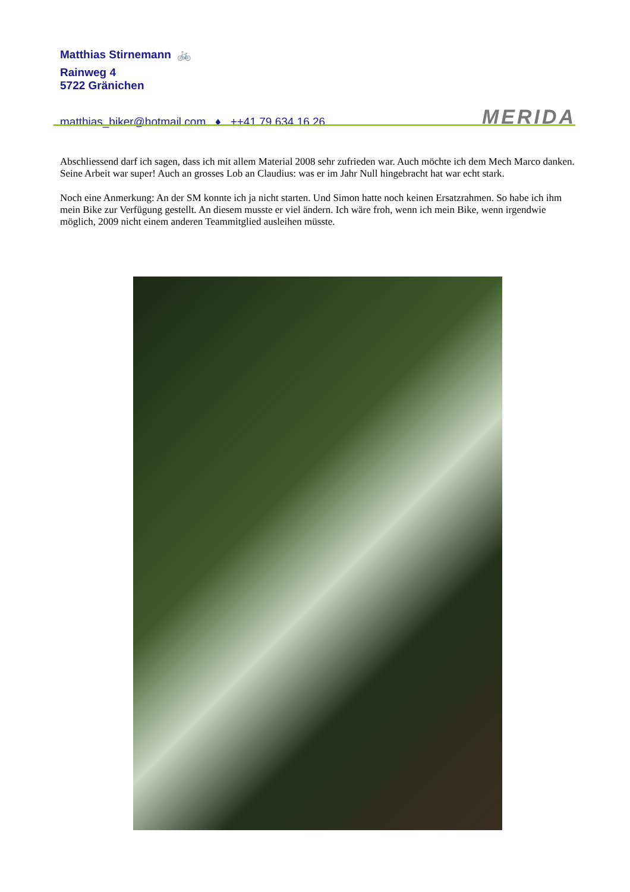Matthias Stirnemann 🚲
Rainweg 4
5722 Gränichen
matthias_biker@hotmail.com ♦ ++41 79 634 16 26
MERIDA
Abschliessend darf ich sagen, dass ich mit allem Material 2008 sehr zufrieden war. Auch möchte ich dem Mech Marco danken. Seine Arbeit war super! Auch an grosses Lob an Claudius: was er im Jahr Null hingebracht hat war echt stark.
Noch eine Anmerkung: An der SM konnte ich ja nicht starten. Und Simon hatte noch keinen Ersatzrahmen. So habe ich ihm mein Bike zur Verfügung gestellt. An diesem musste er viel ändern. Ich wäre froh, wenn ich mein Bike, wenn irgendwie möglich, 2009 nicht einem anderen Teammitglied ausleihen müsste.